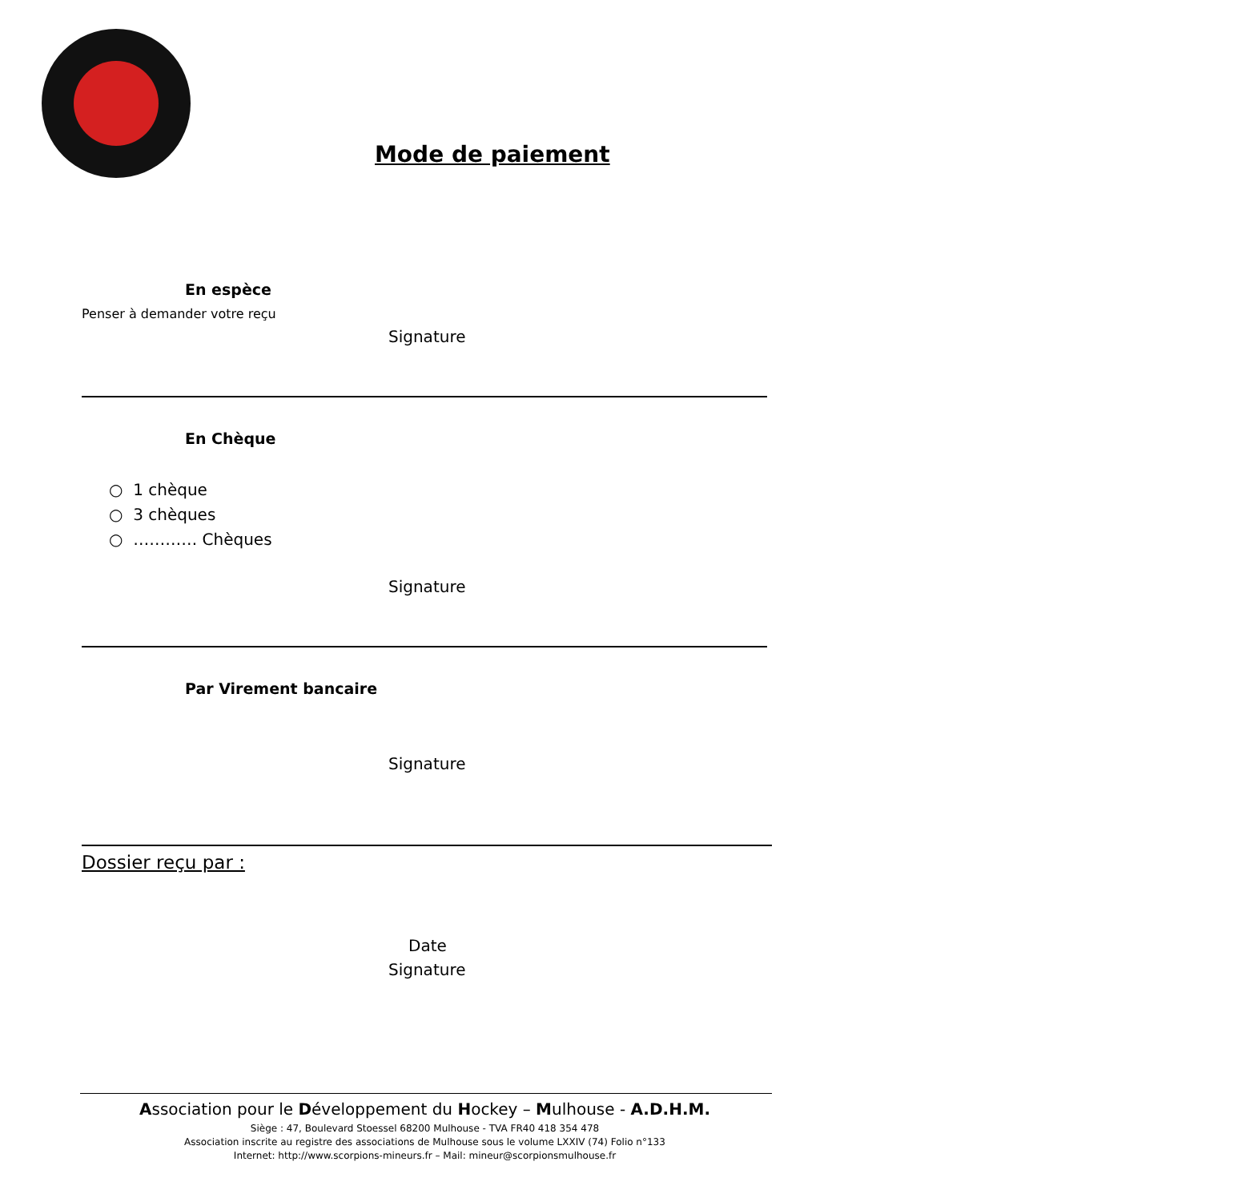Mode de paiement
En espèce
Penser à demander votre reçu
Signature
En Chèque
○ 1 chèque
○ 3 chèques
○ ………… Chèques
Signature
Par Virement bancaire
Signature
Dossier reçu par :
Date
Signature
Association pour le Développement du Hockey – Mulhouse - A.D.H.M.
Siège : 47, Boulevard Stoessel 68200 Mulhouse - TVA FR40 418 354 478
Association inscrite au registre des associations de Mulhouse sous le volume LXXIV (74) Folio n°133
Internet: http://www.scorpions-mineurs.fr – Mail: mineur@scorpionsmulhouse.fr